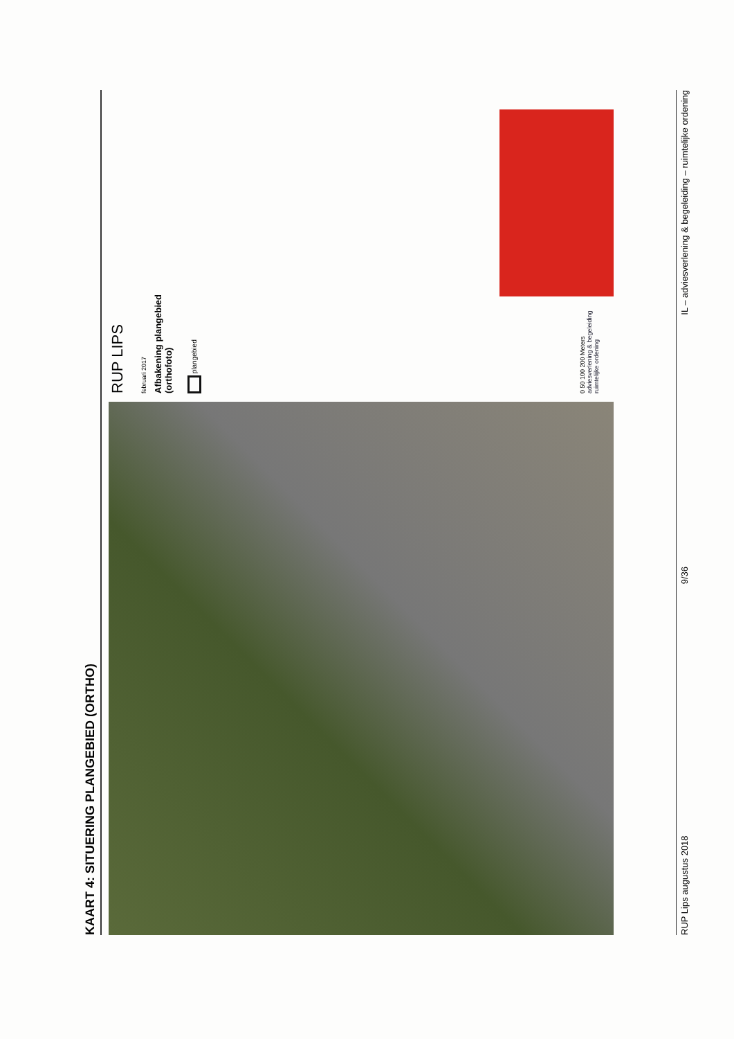KAART 4: SITUERING PLANGEBIED (ORTHO)
RUP LIPS
februari 2017
Afbakening plangebied
(orthofoto)
plangebied
0 50 100 200 Meters
adviesverlening & begeleiding
ruimtelijke ordening
RUP Lips augustus 2018 9/36 IL – adviesverlening & begeleiding – ruimtelijke ordening